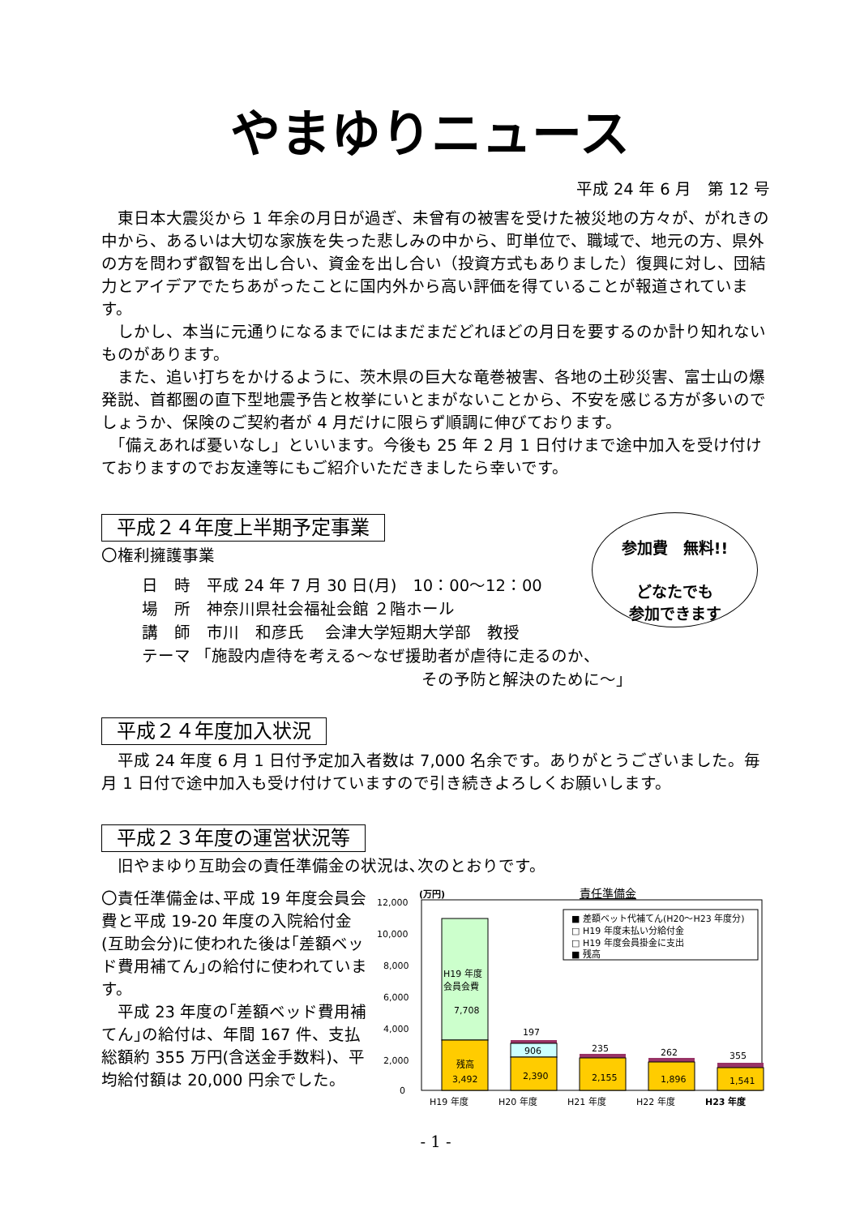やまゆりニュース
平成 24 年 6 月　第 12 号
　東日本大震災から 1 年余の月日が過ぎ、未曾有の被害を受けた被災地の方々が、がれきの中から、あるいは大切な家族を失った悲しみの中から、町単位で、職域で、地元の方、県外の方を問わず叡智を出し合い、資金を出し合い（投資方式もありました）復興に対し、団結力とアイデアでたちあがったことに国内外から高い評価を得ていることが報道されています。
　しかし、本当に元通りになるまでにはまだまだどれほどの月日を要するのか計り知れないものがあります。
　また、追い打ちをかけるように、茨木県の巨大な竜巻被害、各地の土砂災害、富士山の爆発説、首都圏の直下型地震予告と枚挙にいとまがないことから、不安を感じる方が多いのでしょうか、保険のご契約者が 4 月だけに限らず順調に伸びております。
　「備えあれば憂いなし」といいます。今後も 25 年 2 月 1 日付けまで途中加入を受け付けておりますのでお友達等にもご紹介いただきましたら幸いです。
平成２４年度上半期予定事業
〇権利擁護事業
日　時　平成 24 年 7 月 30 日(月)　10：00～12：00
場　所　神奈川県社会福祉会館 ２階ホール
講　師　市川　和彦氏　 会津大学短期大学部　教授
テーマ 「施設内虐待を考える～なぜ援助者が虐待に走るのか、
その予防と解決のために～」
平成２４年度加入状況
　平成 24 年度 6 月 1 日付予定加入者数は 7,000 名余です。ありがとうございました。毎月 1 日付で途中加入も受け付けていますので引き続きよろしくお願いします。
平成２３年度の運営状況等
　旧やまゆり互助会の責任準備金の状況は､次のとおりです。
〇責任準備金は､平成 19 年度会員会費と平成 19-20 年度の入院給付金(互助会分)に使われた後は｢差額ベッド費用補てん｣の給付に使われています。
　平成 23 年度の｢差額ベッド費用補てん｣の給付は、年間 167 件、支払総額約 355 万円(含送金手数料)、平均給付額は 20,000 円余でした。
責任準備金
(万円)
12,000
10,000
8,000
6,000
4,000
2,000
0
H19 年度
会員会費
7,708
残高
3,492
197
906
2,390
235
2,155
262
1,896
355
1,541
■ 差額ベット代補てん(H20～H23 年度分)
□ H19 年度未払い分給付金
□ H19 年度会員掛金に支出
■ 残高
H19 年度
H20 年度
H21 年度
H22 年度
H23 年度
- 1 -
参加費　無料!!
どなたでも
参加できます